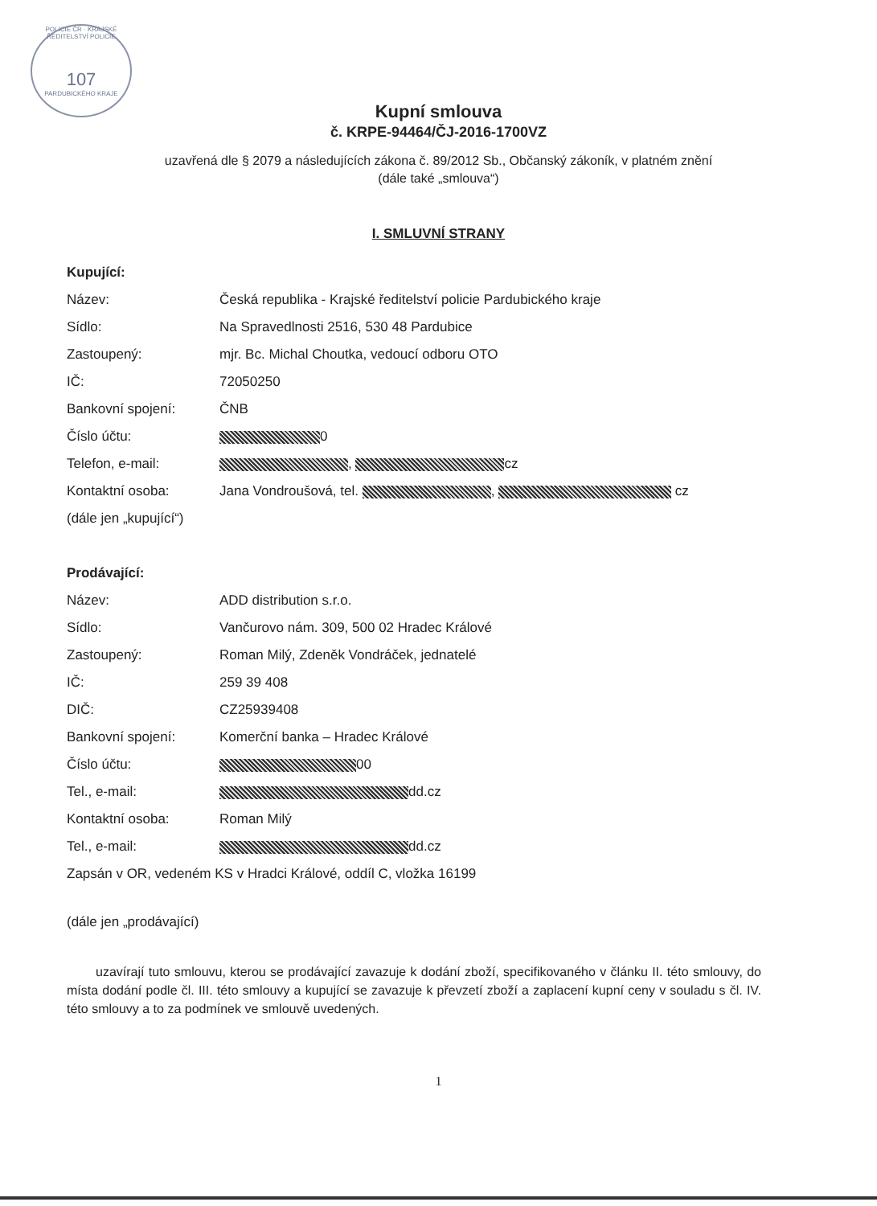POLICIE ČR · KRAJSKÉ ŘEDITELSTVÍ POLICIE
107
PARDUBICKÉHO KRAJE
Kupní smlouva
č. KRPE-94464/ČJ-2016-1700VZ
uzavřená dle § 2079 a následujících zákona č. 89/2012 Sb., Občanský zákoník, v platném znění
(dále také „smlouva“)
I. SMLUVNÍ STRANY
Kupující:
Název: Česká republika - Krajské ředitelství policie Pardubického kraje
Sídlo: Na Spravedlnosti 2516, 530 48 Pardubice
Zastoupený: mjr. Bc. Michal Choutka, vedoucí odboru OTO
IČ: 72050250
Bankovní spojení: ČNB
Číslo účtu: 0
Telefon, e-mail: , cz
Kontaktní osoba: Jana Vondroušová, tel. , cz
(dále jen „kupující“)
Prodávající:
Název: ADD distribution s.r.o.
Sídlo: Vančurovo nám. 309, 500 02 Hradec Králové
Zastoupený: Roman Milý, Zdeněk Vondráček, jednatelé
IČ: 259 39 408
DIČ: CZ25939408
Bankovní spojení: Komerční banka – Hradec Králové
Číslo účtu: 00
Tel., e-mail: dd.cz
Kontaktní osoba: Roman Milý
Tel., e-mail: dd.cz
Zapsán v OR, vedeném KS v Hradci Králové, oddíl C, vložka 16199
(dále jen „prodávající)
uzavírají tuto smlouvu, kterou se prodávající zavazuje k dodání zboží, specifikovaného v článku II. této smlouvy, do místa dodání podle čl. III. této smlouvy a kupující se zavazuje k převzetí zboží a zaplacení kupní ceny v souladu s čl. IV. této smlouvy a to za podmínek ve smlouvě uvedených.
1